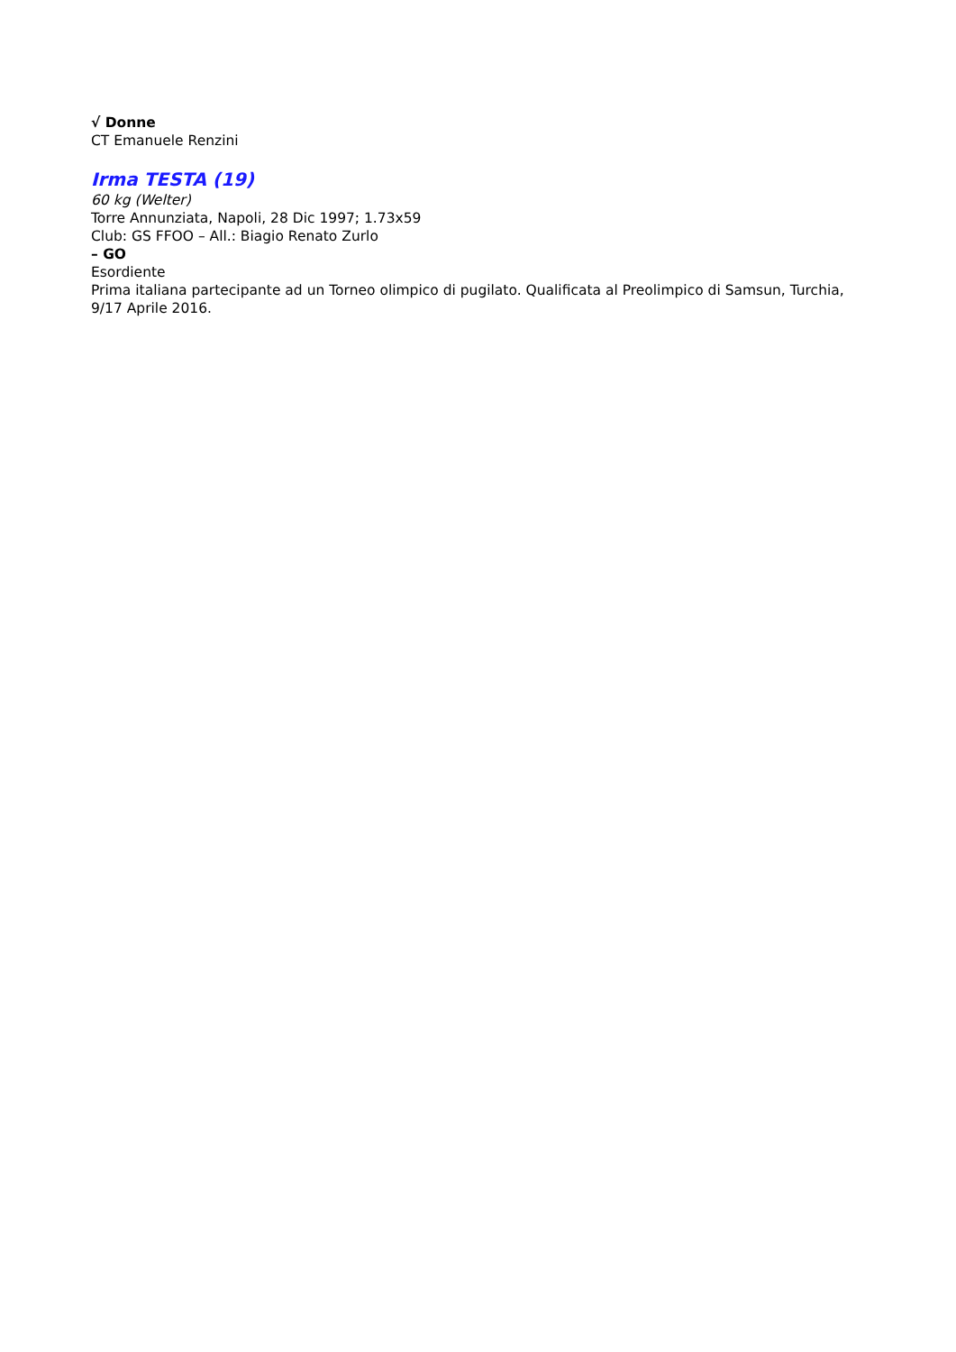√ Donne
CT Emanuele Renzini
Irma TESTA (19)
60 kg (Welter)
Torre Annunziata, Napoli, 28 Dic 1997; 1.73x59
Club: GS FFOO – All.: Biagio Renato Zurlo
– GO
Esordiente
Prima italiana partecipante ad un Torneo olimpico di pugilato. Qualificata al Preolimpico di Samsun, Turchia, 9/17 Aprile 2016.